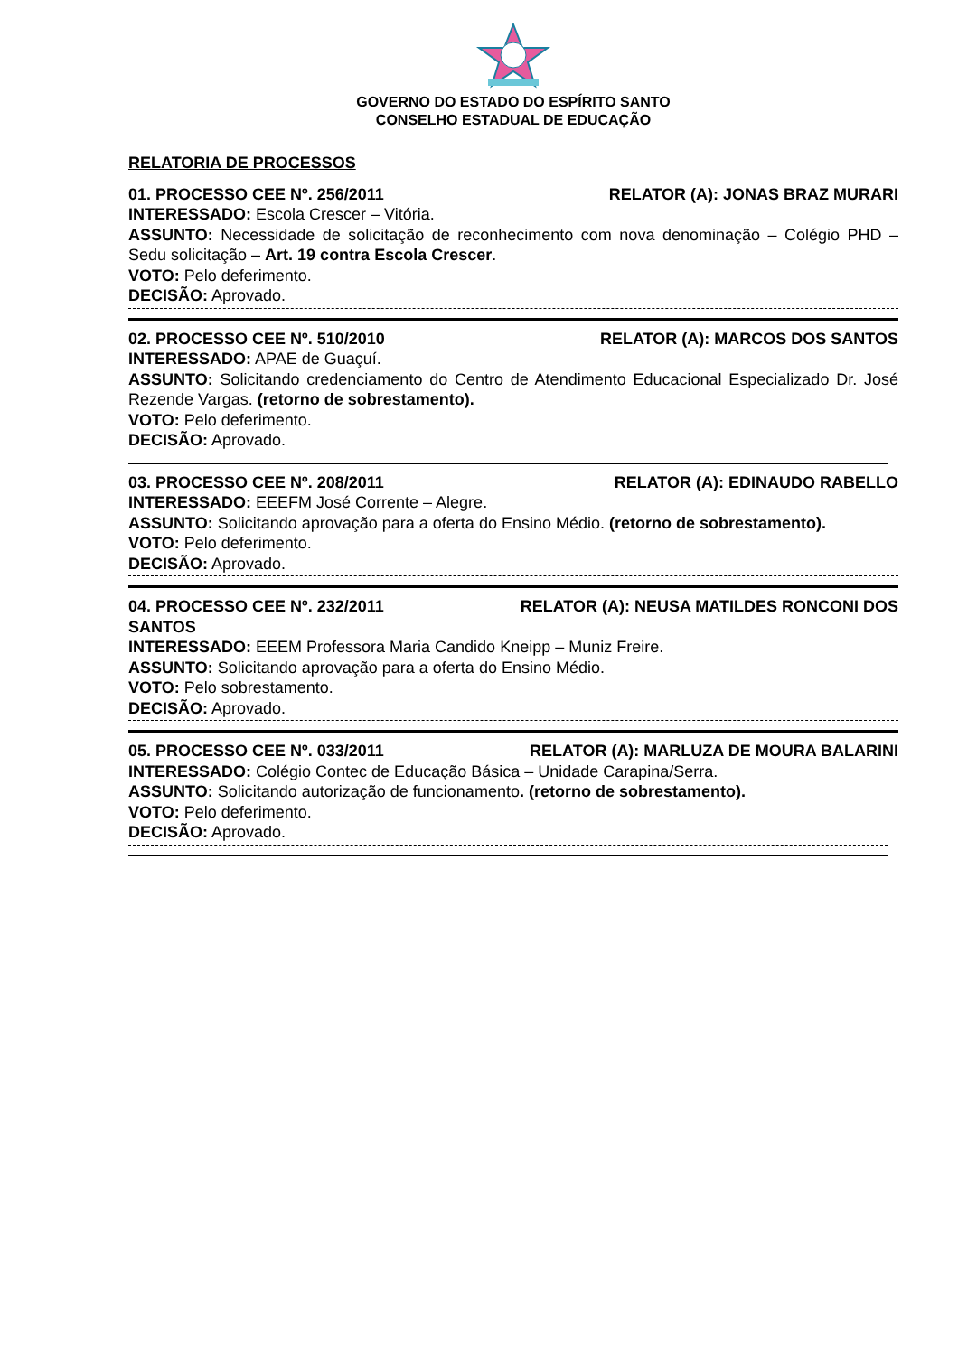GOVERNO DO ESTADO DO ESPÍRITO SANTO
CONSELHO ESTADUAL DE EDUCAÇÃO
RELATORIA DE PROCESSOS
01. PROCESSO CEE Nº. 256/2011 RELATOR (A): JONAS BRAZ MURARI
INTERESSADO: Escola Crescer – Vitória.
ASSUNTO: Necessidade de solicitação de reconhecimento com nova denominação – Colégio PHD – Sedu solicitação – Art. 19 contra Escola Crescer.
VOTO: Pelo deferimento.
DECISÃO: Aprovado.
02. PROCESSO CEE Nº. 510/2010 RELATOR (A): MARCOS DOS SANTOS
INTERESSADO: APAE de Guaçuí.
ASSUNTO: Solicitando credenciamento do Centro de Atendimento Educacional Especializado Dr. José Rezende Vargas. (retorno de sobrestamento).
VOTO: Pelo deferimento.
DECISÃO: Aprovado.
03. PROCESSO CEE Nº. 208/2011 RELATOR (A): EDINAUDO RABELLO
INTERESSADO: EEEFM José Corrente – Alegre.
ASSUNTO: Solicitando aprovação para a oferta do Ensino Médio. (retorno de sobrestamento).
VOTO: Pelo deferimento.
DECISÃO: Aprovado.
04. PROCESSO CEE Nº. 232/2011 RELATOR (A): NEUSA MATILDES RONCONI DOS
SANTOS
INTERESSADO: EEEM Professora Maria Candido Kneipp – Muniz Freire.
ASSUNTO: Solicitando aprovação para a oferta do Ensino Médio.
VOTO: Pelo sobrestamento.
DECISÃO: Aprovado.
05. PROCESSO CEE Nº. 033/2011 RELATOR (A): MARLUZA DE MOURA BALARINI
INTERESSADO: Colégio Contec de Educação Básica – Unidade Carapina/Serra.
ASSUNTO: Solicitando autorização de funcionamento. (retorno de sobrestamento).
VOTO: Pelo deferimento.
DECISÃO: Aprovado.